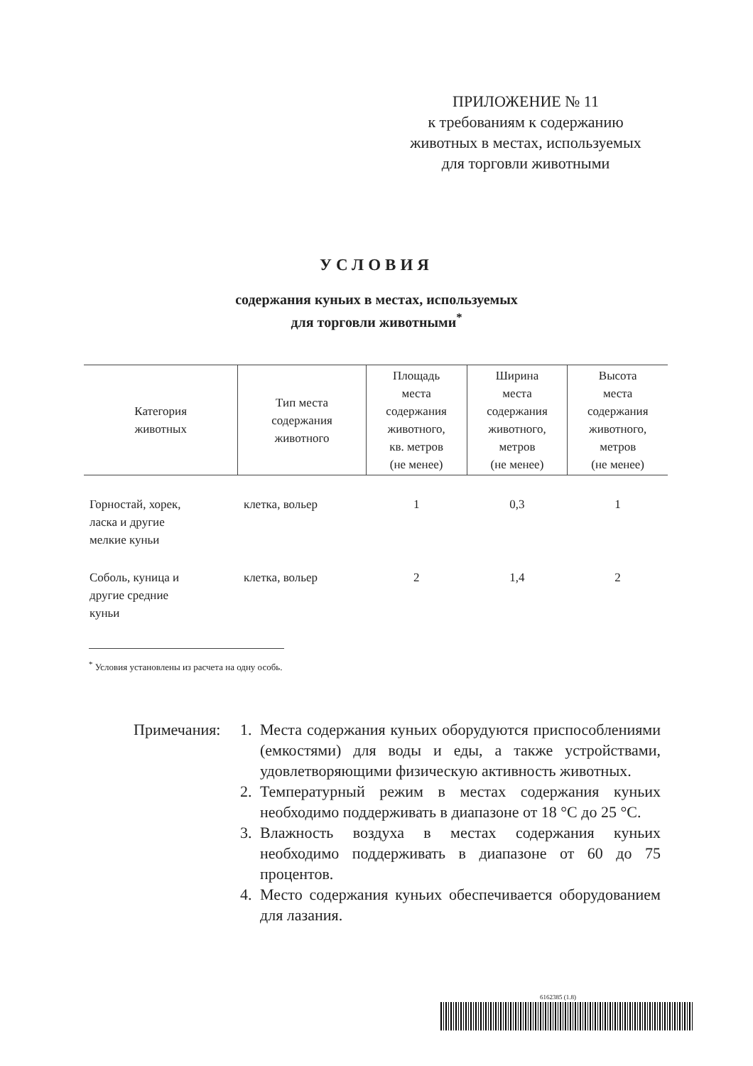ПРИЛОЖЕНИЕ № 11
к требованиям к содержанию
животных в местах, используемых
для торговли животными
УСЛОВИЯ
содержания куньих в местах, используемых
для торговли животными<sup>*</sup>
| Категория животных | Тип места содержания животного | Площадь места содержания животного, кв. метров (не менее) | Ширина места содержания животного, метров (не менее) | Высота места содержания животного, метров (не менее) |
| --- | --- | --- | --- | --- |
| Горностай, хорек, ласка и другие мелкие куньи | клетка, вольер | 1 | 0,3 | 1 |
| Соболь, куница и другие средние куньи | клетка, вольер | 2 | 1,4 | 2 |
<sup>*</sup> Условия установлены из расчета на одну особь.
Примечания: 1. Места содержания куньих оборудуются приспособлениями (емкостями) для воды и еды, а также устройствами, удовлетворяющими физическую активность животных.
2. Температурный режим в местах содержания куньих необходимо поддерживать в диапазоне от 18 °C до 25 °C.
3. Влажность воздуха в местах содержания куньих необходимо поддерживать в диапазоне от 60 до 75 процентов.
4. Место содержания куньих обеспечивается оборудованием для лазания.
6162385 (1.8)